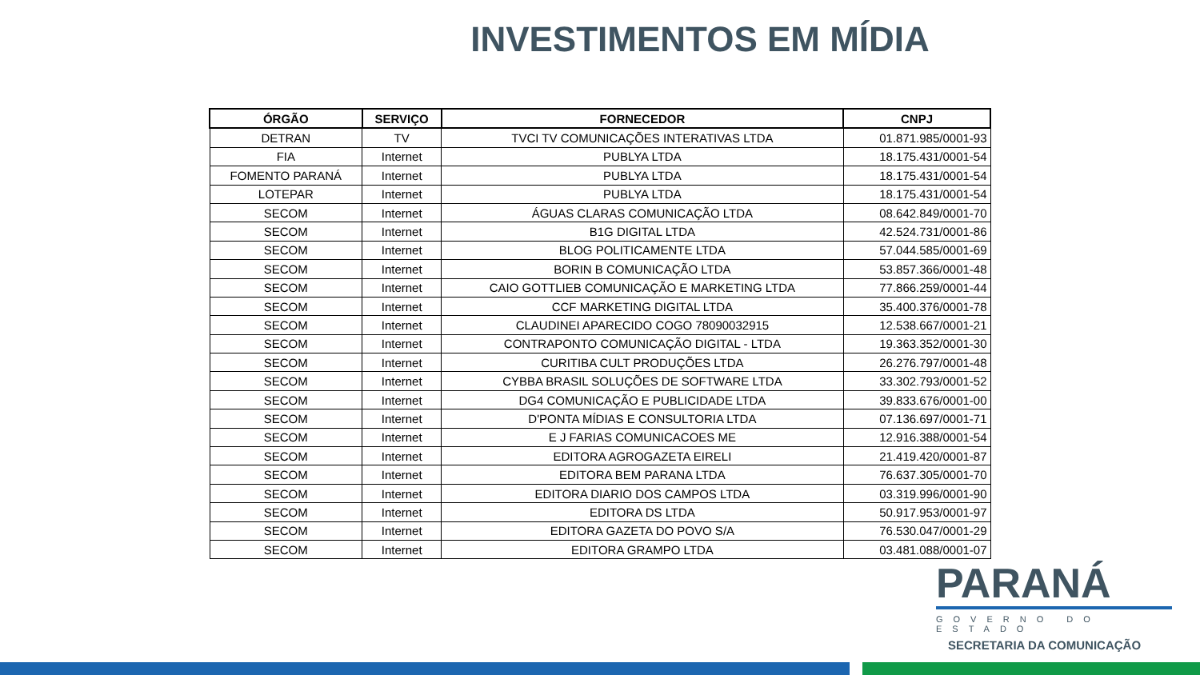INVESTIMENTOS EM MÍDIA
| ÓRGÃO | SERVIÇO | FORNECEDOR | CNPJ |
| --- | --- | --- | --- |
| DETRAN | TV | TVCI TV COMUNICAÇÕES INTERATIVAS LTDA | 01.871.985/0001-93 |
| FIA | Internet | PUBLYA LTDA | 18.175.431/0001-54 |
| FOMENTO PARANÁ | Internet | PUBLYA LTDA | 18.175.431/0001-54 |
| LOTEPAR | Internet | PUBLYA LTDA | 18.175.431/0001-54 |
| SECOM | Internet | ÁGUAS CLARAS COMUNICAÇÃO LTDA | 08.642.849/0001-70 |
| SECOM | Internet | B1G DIGITAL LTDA | 42.524.731/0001-86 |
| SECOM | Internet | BLOG POLITICAMENTE LTDA | 57.044.585/0001-69 |
| SECOM | Internet | BORIN B COMUNICAÇÃO LTDA | 53.857.366/0001-48 |
| SECOM | Internet | CAIO GOTTLIEB COMUNICAÇÃO E MARKETING LTDA | 77.866.259/0001-44 |
| SECOM | Internet | CCF MARKETING DIGITAL LTDA | 35.400.376/0001-78 |
| SECOM | Internet | CLAUDINEI APARECIDO COGO 78090032915 | 12.538.667/0001-21 |
| SECOM | Internet | CONTRAPONTO COMUNICAÇÃO DIGITAL - LTDA | 19.363.352/0001-30 |
| SECOM | Internet | CURITIBA CULT PRODUÇÕES LTDA | 26.276.797/0001-48 |
| SECOM | Internet | CYBBA BRASIL SOLUÇÕES DE SOFTWARE LTDA | 33.302.793/0001-52 |
| SECOM | Internet | DG4 COMUNICAÇÃO E PUBLICIDADE LTDA | 39.833.676/0001-00 |
| SECOM | Internet | D'PONTA MÍDIAS E CONSULTORIA LTDA | 07.136.697/0001-71 |
| SECOM | Internet | E J FARIAS COMUNICACOES ME | 12.916.388/0001-54 |
| SECOM | Internet | EDITORA AGROGAZETA EIRELI | 21.419.420/0001-87 |
| SECOM | Internet | EDITORA BEM PARANA LTDA | 76.637.305/0001-70 |
| SECOM | Internet | EDITORA DIARIO DOS CAMPOS LTDA | 03.319.996/0001-90 |
| SECOM | Internet | EDITORA DS LTDA | 50.917.953/0001-97 |
| SECOM | Internet | EDITORA GAZETA DO POVO S/A | 76.530.047/0001-29 |
| SECOM | Internet | EDITORA GRAMPO LTDA | 03.481.088/0001-07 |
PARANÁ
GOVERNO DO ESTADO
SECRETARIA DA COMUNICAÇÃO